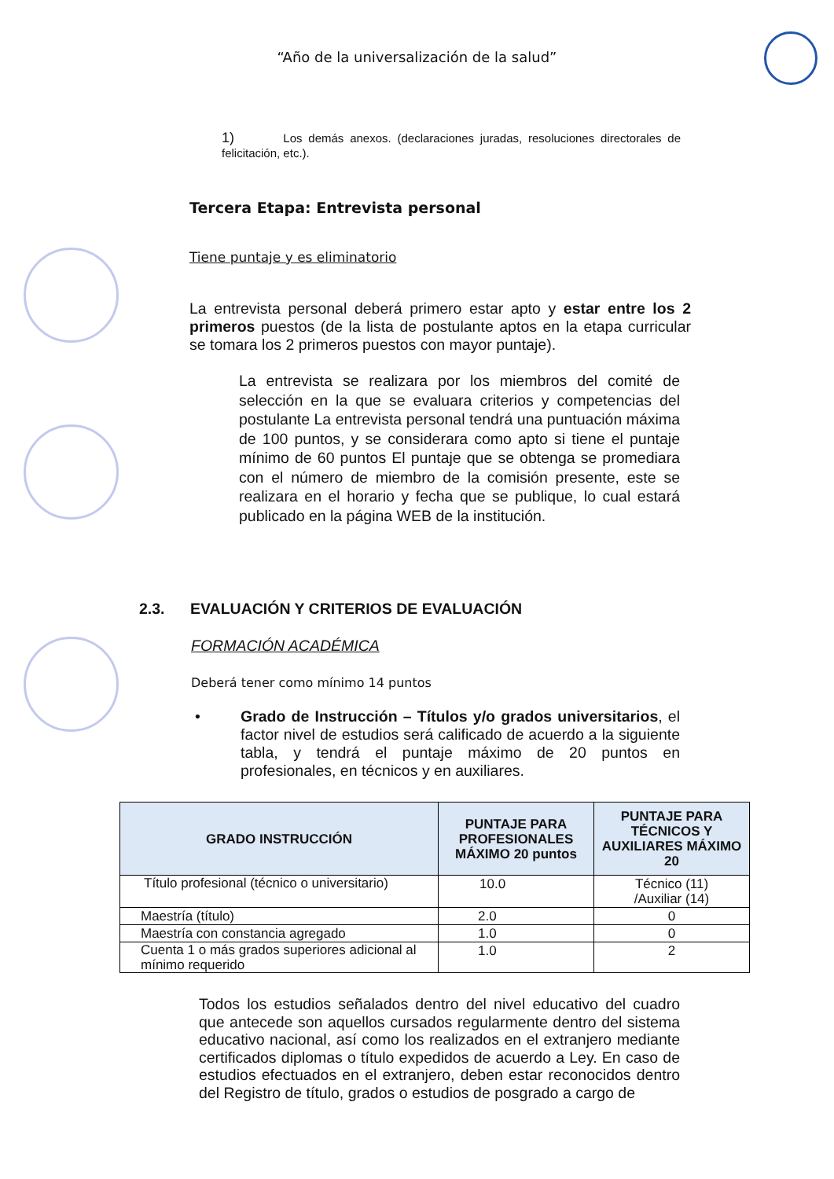“Año de la universalización de la salud”
1) Los demás anexos. (declaraciones juradas, resoluciones directorales de felicitación, etc.).
Tercera Etapa: Entrevista personal
Tiene puntaje y es eliminatorio
La entrevista personal deberá primero estar apto y estar entre los 2 primeros puestos (de la lista de postulante aptos en la etapa curricular se tomara los 2 primeros puestos con mayor puntaje).
La entrevista se realizara por los miembros del comité de selección en la que se evaluara criterios y competencias del postulante La entrevista personal tendrá una puntuación máxima de 100 puntos, y se considerara como apto si tiene el puntaje mínimo de 60 puntos El puntaje que se obtenga se promediara con el número de miembro de la comisión presente, este se realizara en el horario y fecha que se publique, lo cual estará publicado en la página WEB de la institución.
2.3. EVALUACIÓN Y CRITERIOS DE EVALUACIÓN
FORMACIÓN ACADÉMICA
Deberá tener como mínimo 14 puntos
• Grado de Instrucción – Títulos y/o grados universitarios, el factor nivel de estudios será calificado de acuerdo a la siguiente tabla, y tendrá el puntaje máximo de 20 puntos en profesionales, en técnicos y en auxiliares.
| GRADO INSTRUCCIÓN | PUNTAJE PARA PROFESIONALES MÁXIMO 20 puntos | PUNTAJE PARA TÉCNICOS Y AUXILIARES MÁXIMO 20 |
| --- | --- | --- |
| Título profesional (técnico o universitario) | 10.0 | Técnico (11) /Auxiliar (14) |
| Maestría (título) | 2.0 | 0 |
| Maestría con constancia agregado | 1.0 | 0 |
| Cuenta 1 o más grados superiores adicional al mínimo requerido | 1.0 | 2 |
Todos los estudios señalados dentro del nivel educativo del cuadro que antecede son aquellos cursados regularmente dentro del sistema educativo nacional, así como los realizados en el extranjero mediante certificados diplomas o título expedidos de acuerdo a Ley. En caso de estudios efectuados en el extranjero, deben estar reconocidos dentro del Registro de título, grados o estudios de posgrado a cargo de